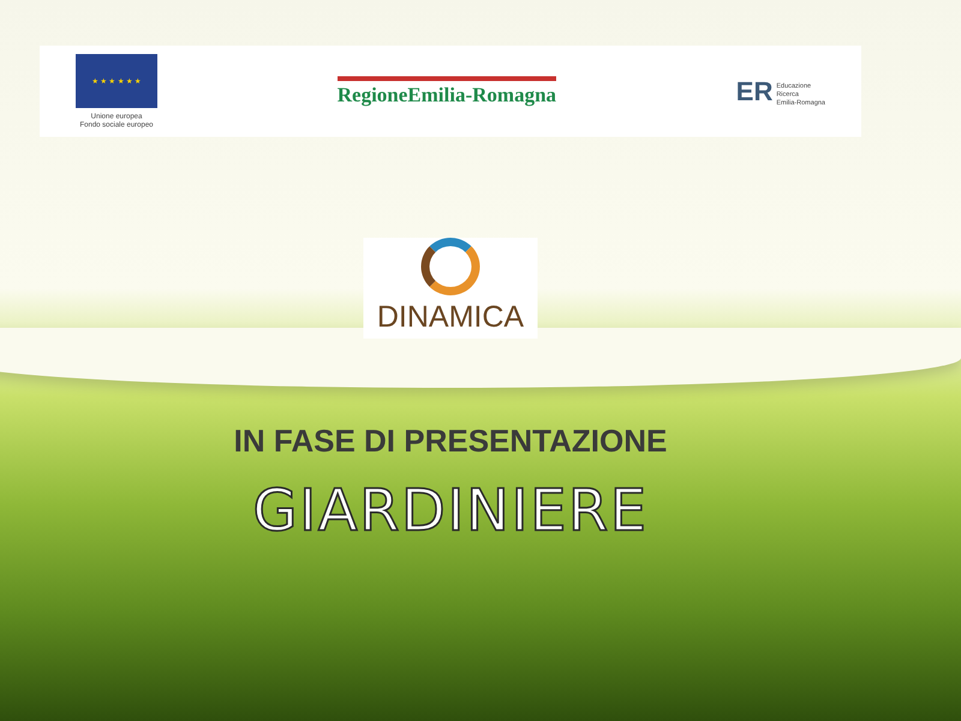★ ★ ★ ★ ★ ★
Unione europea
Fondo sociale europeo
RegioneEmilia-Romagna
ER Educazione
Ricerca
Emilia-Romagna
DINAMICA
IN FASE DI PRESENTAZIONE
GIARDINIERE